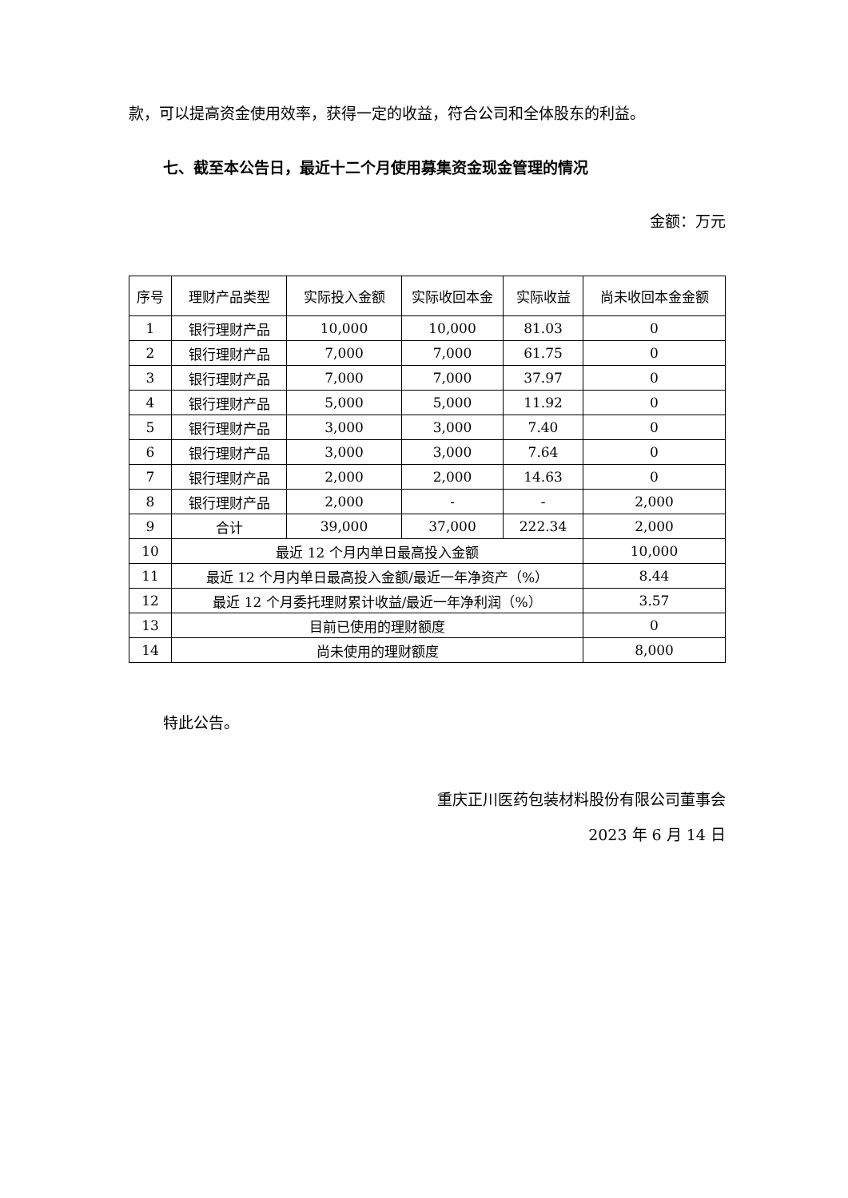款，可以提高资金使用效率，获得一定的收益，符合公司和全体股东的利益。
七、截至本公告日，最近十二个月使用募集资金现金管理的情况
金额：万元
| 序号 | 理财产品类型 | 实际投入金额 | 实际收回本金 | 实际收益 | 尚未收回本金金额 |
| 1 | 银行理财产品 | 10,000 | 10,000 | 81.03 | 0 |
| 2 | 银行理财产品 | 7,000 | 7,000 | 61.75 | 0 |
| 3 | 银行理财产品 | 7,000 | 7,000 | 37.97 | 0 |
| 4 | 银行理财产品 | 5,000 | 5,000 | 11.92 | 0 |
| 5 | 银行理财产品 | 3,000 | 3,000 | 7.40 | 0 |
| 6 | 银行理财产品 | 3,000 | 3,000 | 7.64 | 0 |
| 7 | 银行理财产品 | 2,000 | 2,000 | 14.63 | 0 |
| 8 | 银行理财产品 | 2,000 | - | - | 2,000 |
| 9 | 合计 | 39,000 | 37,000 | 222.34 | 2,000 |
| 10 | 最近 12 个月内单日最高投入金额 | | | | 10,000 |
| 11 | 最近 12 个月内单日最高投入金额/最近一年净资产（%） | | | | 8.44 |
| 12 | 最近 12 个月委托理财累计收益/最近一年净利润（%） | | | | 3.57 |
| 13 | 目前已使用的理财额度 | | | | 0 |
| 14 | 尚未使用的理财额度 | | | | 8,000 |
特此公告。
重庆正川医药包装材料股份有限公司董事会
2023 年 6 月 14 日